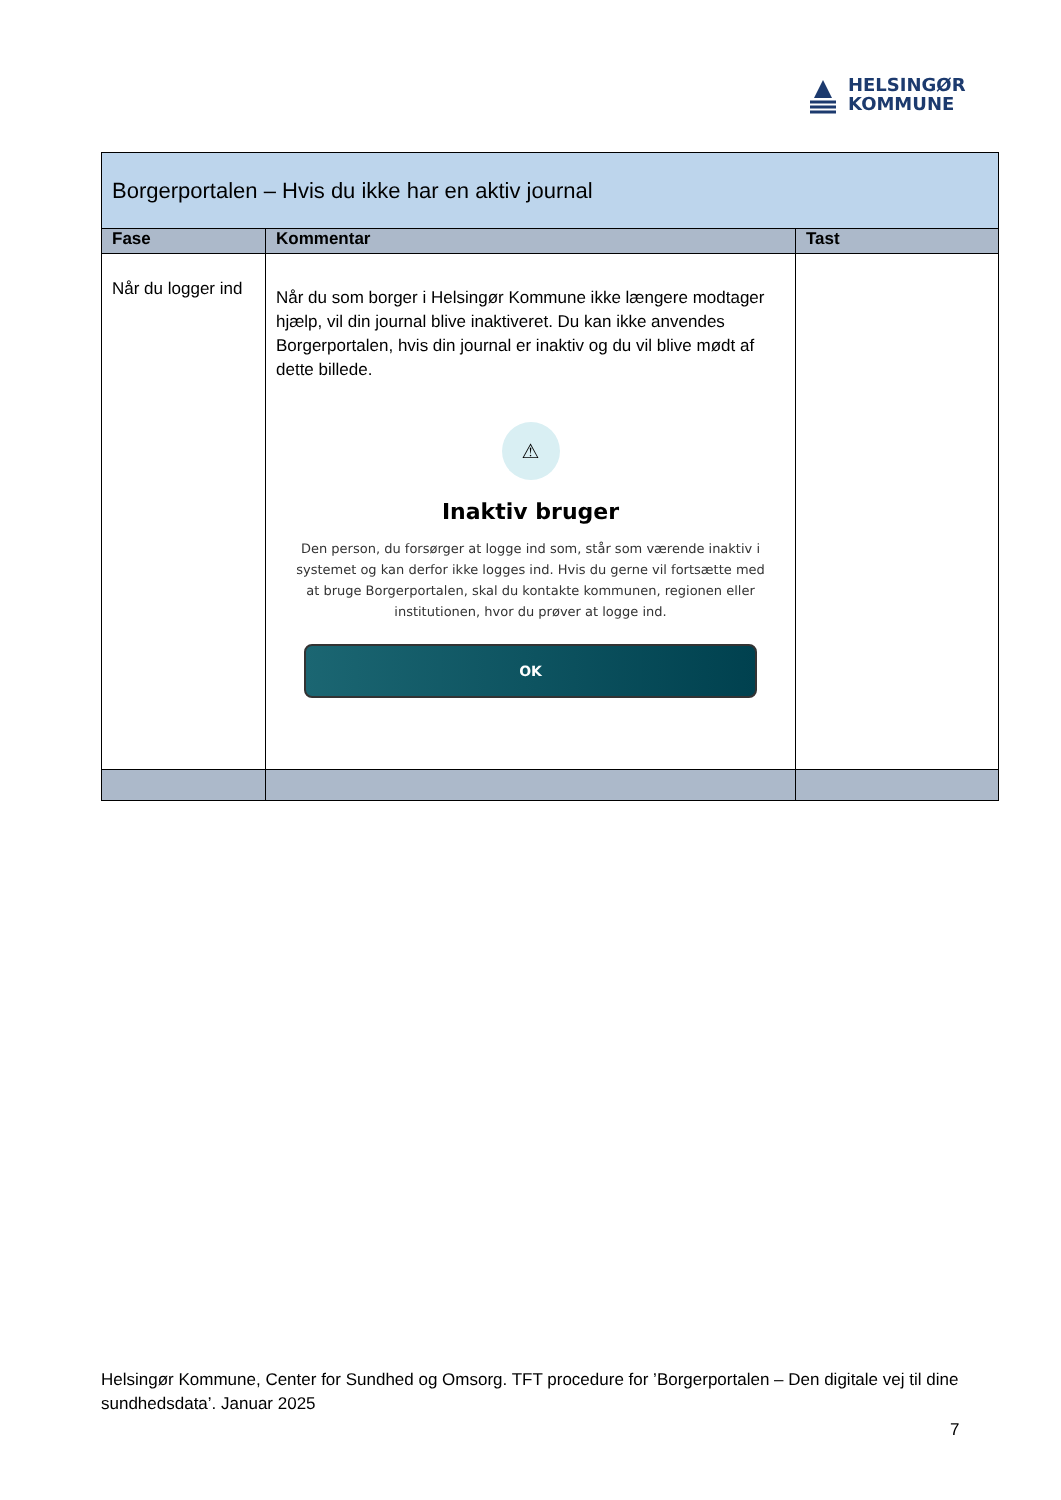HELSINGØR
KOMMUNE
| Borgerportalen – Hvis du ikke har en aktiv journal | | |
| --- | --- | --- |
| Fase | Kommentar | Tast |
| Når du logger ind | Når du som borger i Helsingør Kommune ikke længere modtager hjælp, vil din journal blive inaktiveret. Du kan ikke anvendes Borgerportalen, hvis din journal er inaktiv og du vil blive mødt af dette billede. ⚠ Inaktiv bruger Den person, du forsørger at logge ind som, står som værende inaktiv i systemet og kan derfor ikke logges ind. Hvis du gerne vil fortsætte med at bruge Borgerportalen, skal du kontakte kommunen, regionen eller institutionen, hvor du prøver at logge ind. OK | |
Helsingør Kommune, Center for Sundhed og Omsorg. TFT procedure for ’Borgerportalen – Den digitale vej til dine sundhedsdata’. Januar 2025
7